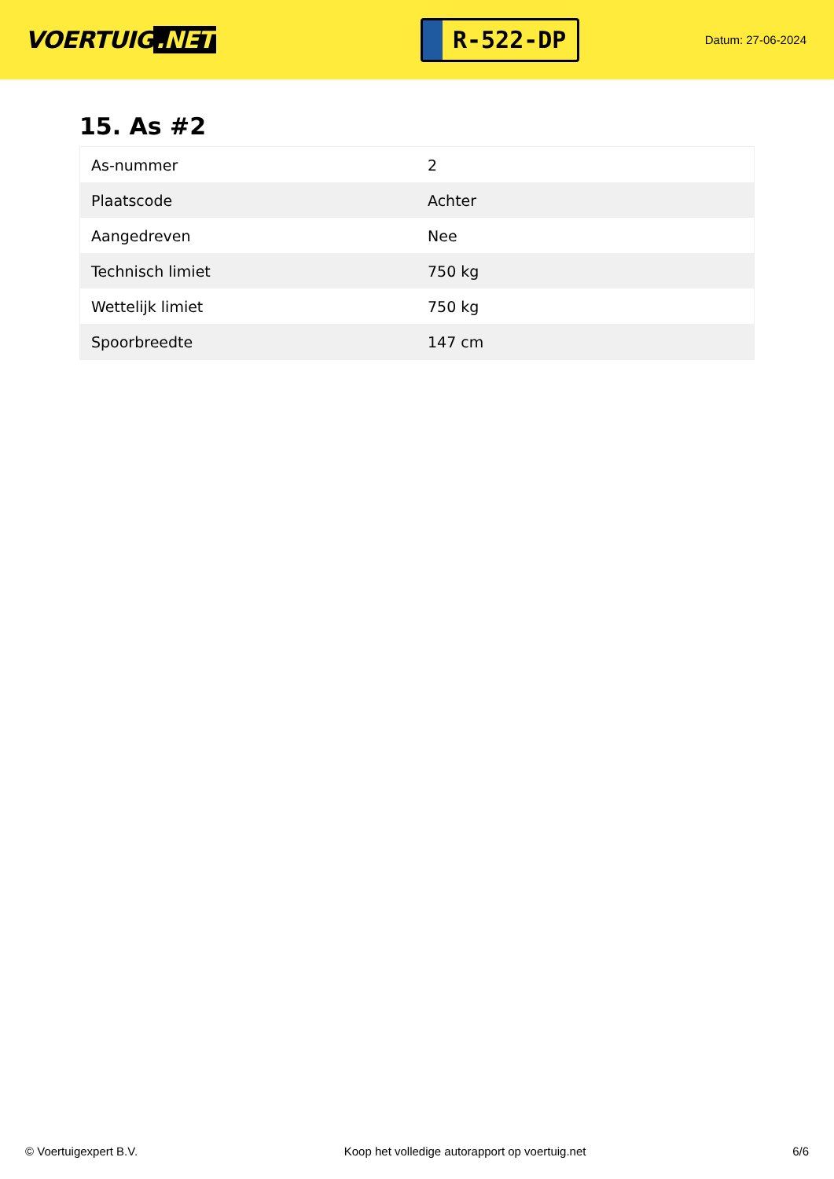VOERTUIG.NET
R-522-DP
Datum: 27-06-2024
15. As #2
| As-nummer | 2 |
| Plaatscode | Achter |
| Aangedreven | Nee |
| Technisch limiet | 750 kg |
| Wettelijk limiet | 750 kg |
| Spoorbreedte | 147 cm |
© Voertuigexpert B.V. Koop het volledige autorapport op voertuig.net 6/6